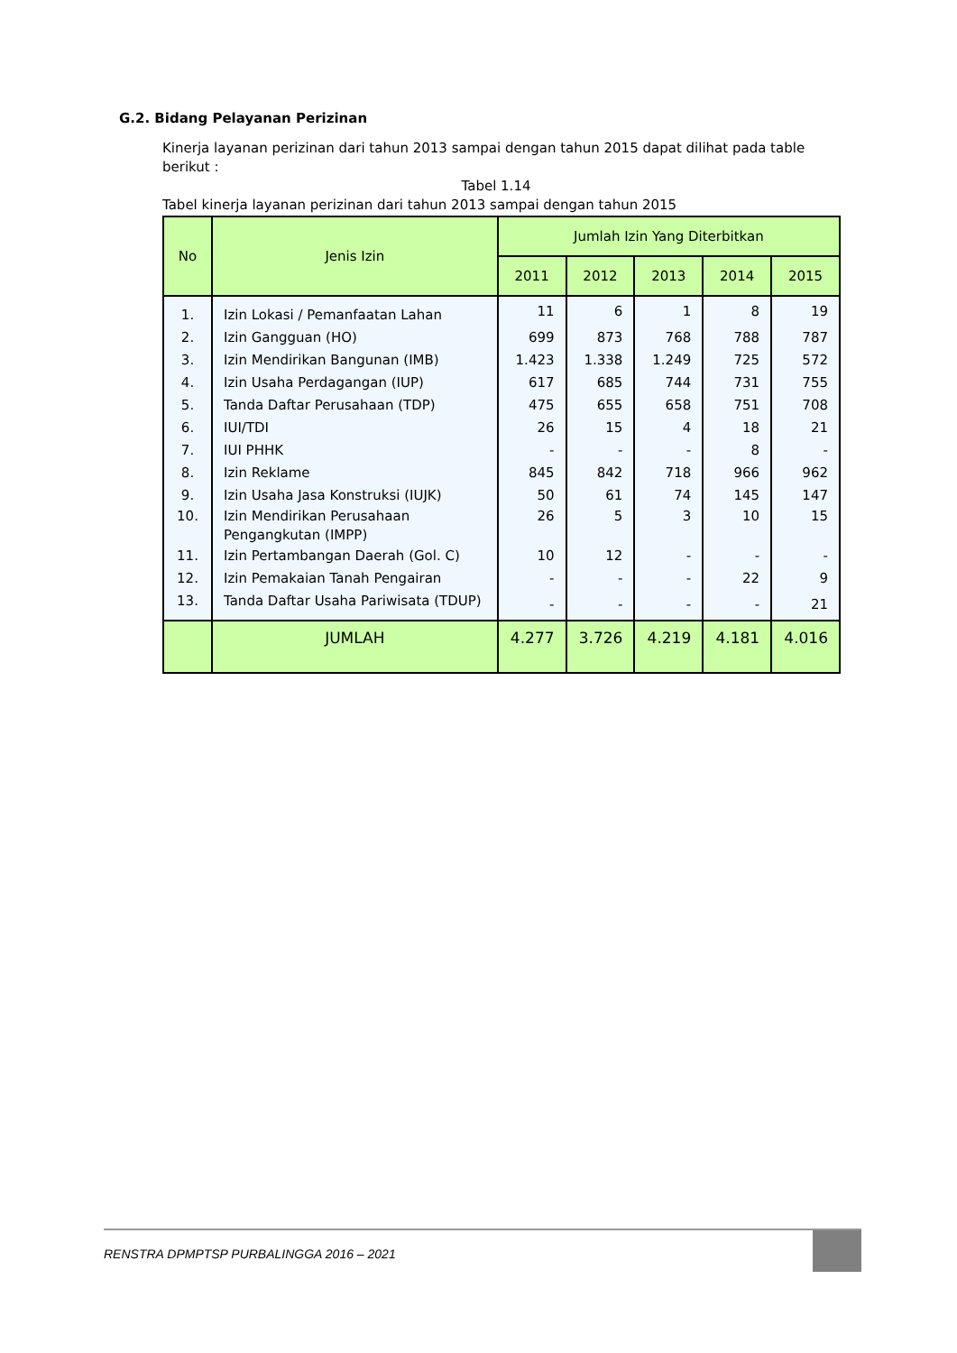G.2. Bidang Pelayanan Perizinan
Kinerja layanan perizinan dari tahun 2013 sampai dengan tahun 2015 dapat dilihat pada table berikut :
Tabel 1.14
Tabel kinerja layanan perizinan dari tahun 2013 sampai dengan tahun 2015
| No | Jenis Izin | Jumlah Izin Yang Diterbitkan | | | | |
| --- | --- | --- | --- | --- | --- | --- |
| | | 2011 | 2012 | 2013 | 2014 | 2015 |
| 1. | Izin Lokasi / Pemanfaatan Lahan | 11 | 6 | 1 | 8 | 19 |
| 2. | Izin Gangguan (HO) | 699 | 873 | 768 | 788 | 787 |
| 3. | Izin Mendirikan Bangunan (IMB) | 1.423 | 1.338 | 1.249 | 725 | 572 |
| 4. | Izin Usaha Perdagangan (IUP) | 617 | 685 | 744 | 731 | 755 |
| 5. | Tanda Daftar Perusahaan (TDP) | 475 | 655 | 658 | 751 | 708 |
| 6. | IUI/TDI | 26 | 15 | 4 | 18 | 21 |
| 7. | IUI PHHK | - | - | - | 8 | - |
| 8. | Izin Reklame | 845 | 842 | 718 | 966 | 962 |
| 9. | Izin Usaha Jasa Konstruksi (IUJK) | 50 | 61 | 74 | 145 | 147 |
| 10. | Izin Mendirikan Perusahaan Pengangkutan (IMPP) | 26 | 5 | 3 | 10 | 15 |
| 11. | Izin Pertambangan Daerah (Gol. C) | 10 | 12 | - | - | - |
| 12. | Izin Pemakaian Tanah Pengairan | - | - | - | 22 | 9 |
| 13. | Tanda Daftar Usaha Pariwisata (TDUP) | - | - | - | - | 21 |
| | JUMLAH | 4.277 | 3.726 | 4.219 | 4.181 | 4.016 |
RENSTRA DPMPTSP PURBALINGGA 2016 – 2021